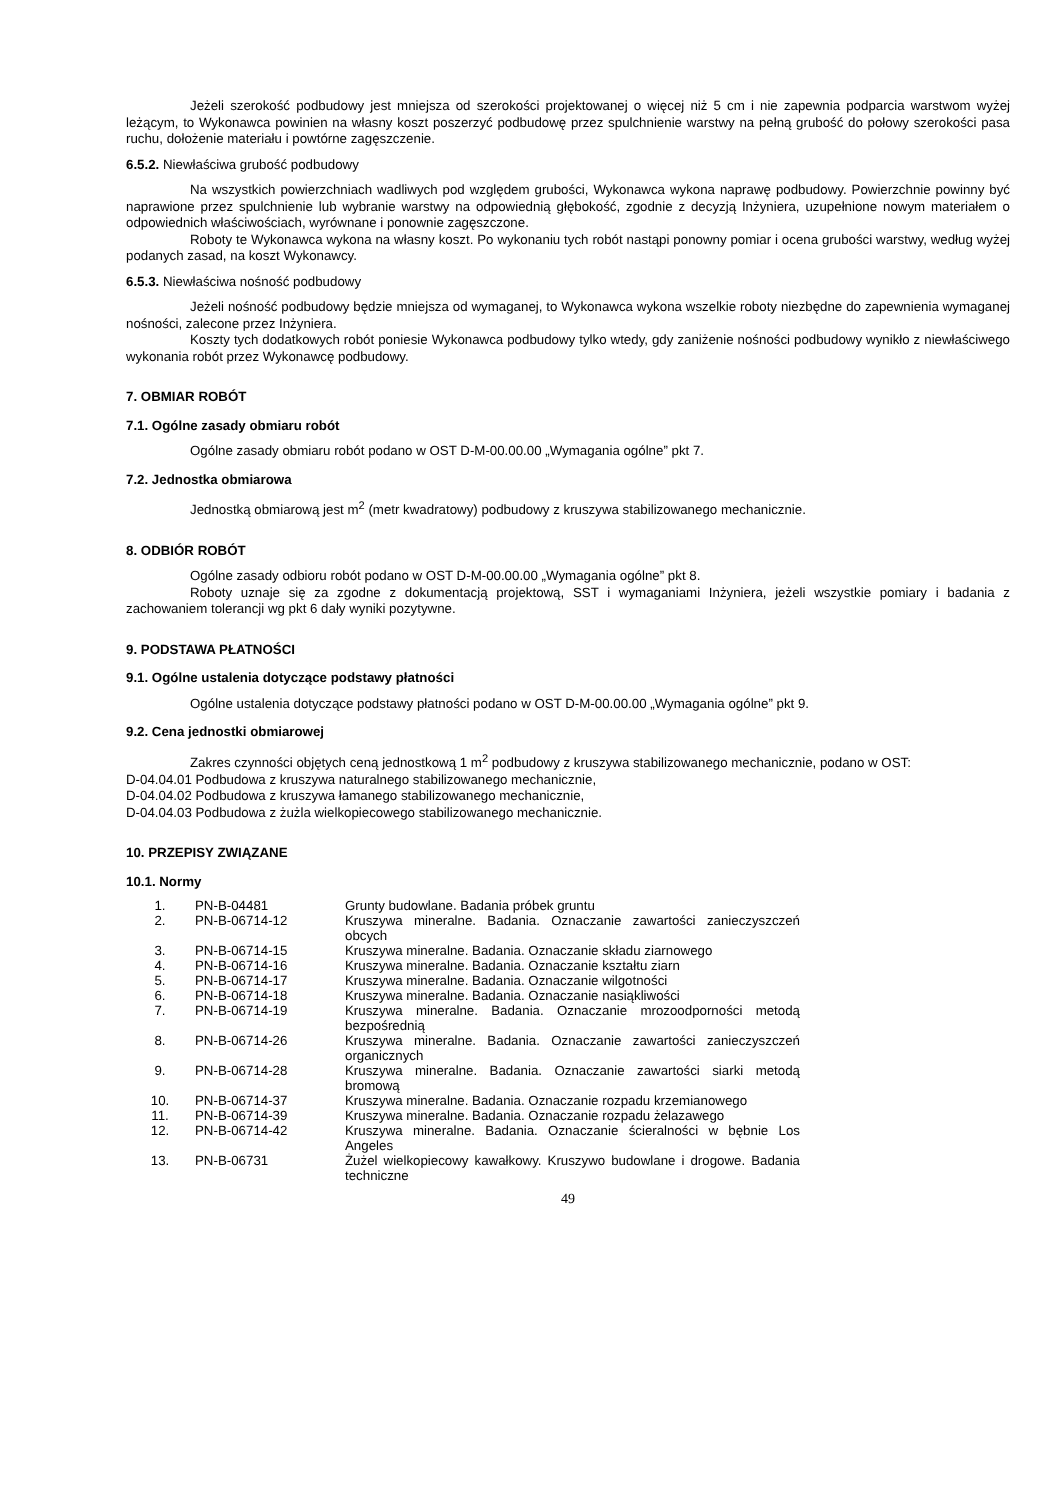Jeżeli szerokość podbudowy jest mniejsza od szerokości projektowanej o więcej niż 5 cm i nie zapewnia podparcia warstwom wyżej leżącym, to Wykonawca powinien na własny koszt poszerzyć podbudowę przez spulchnienie warstwy na pełną grubość do połowy szerokości pasa ruchu, dołożenie materiału i powtórne zagęszczenie.
6.5.2. Niewłaściwa grubość podbudowy
Na wszystkich powierzchniach wadliwych pod względem grubości, Wykonawca wykona naprawę podbudowy. Powierzchnie powinny być naprawione przez spulchnienie lub wybranie warstwy na odpowiednią głębokość, zgodnie z decyzją Inżyniera, uzupełnione nowym materiałem o odpowiednich właściwościach, wyrównane i ponownie zagęszczone.
Roboty te Wykonawca wykona na własny koszt. Po wykonaniu tych robót nastąpi ponowny pomiar i ocena grubości warstwy, według wyżej podanych zasad, na koszt Wykonawcy.
6.5.3. Niewłaściwa nośność podbudowy
Jeżeli nośność podbudowy będzie mniejsza od wymaganej, to Wykonawca wykona wszelkie roboty niezbędne do zapewnienia wymaganej nośności, zalecone przez Inżyniera.
Koszty tych dodatkowych robót poniesie Wykonawca podbudowy tylko wtedy, gdy zaniżenie nośności podbudowy wynikło z niewłaściwego wykonania robót przez Wykonawcę podbudowy.
7. OBMIAR ROBÓT
7.1. Ogólne zasady obmiaru robót
Ogólne zasady obmiaru robót podano w OST D-M-00.00.00 „Wymagania ogólne” pkt 7.
7.2. Jednostka obmiarowa
Jednostką obmiarową jest m<sup>2</sup> (metr kwadratowy) podbudowy z kruszywa stabilizowanego mechanicznie.
8. ODBIÓR ROBÓT
Ogólne zasady odbioru robót podano w OST D-M-00.00.00 „Wymagania ogólne” pkt 8.
Roboty uznaje się za zgodne z dokumentacją projektową, SST i wymaganiami Inżyniera, jeżeli wszystkie pomiary i badania z zachowaniem tolerancji wg pkt 6 dały wyniki pozytywne.
9. PODSTAWA PŁATNOŚCI
9.1. Ogólne ustalenia dotyczące podstawy płatności
Ogólne ustalenia dotyczące podstawy płatności podano w OST D-M-00.00.00 „Wymagania ogólne” pkt 9.
9.2. Cena jednostki obmiarowej
Zakres czynności objętych ceną jednostkową 1 m<sup>2</sup> podbudowy z kruszywa stabilizowanego mechanicznie, podano w OST:
D-04.04.01 Podbudowa z kruszywa naturalnego stabilizowanego mechanicznie,
D-04.04.02 Podbudowa z kruszywa łamanego stabilizowanego mechanicznie,
D-04.04.03 Podbudowa z żużla wielkopiecowego stabilizowanego mechanicznie.
10. PRZEPISY ZWIĄZANE
10.1. Normy
| 1. | PN-B-04481 | Grunty budowlane. Badania próbek gruntu |
| 2. | PN-B-06714-12 | Kruszywa mineralne. Badania. Oznaczanie zawartości zanieczyszczeń obcych |
| 3. | PN-B-06714-15 | Kruszywa mineralne. Badania. Oznaczanie składu ziarnowego |
| 4. | PN-B-06714-16 | Kruszywa mineralne. Badania. Oznaczanie kształtu ziarn |
| 5. | PN-B-06714-17 | Kruszywa mineralne. Badania. Oznaczanie wilgotności |
| 6. | PN-B-06714-18 | Kruszywa mineralne. Badania. Oznaczanie nasiąkliwości |
| 7. | PN-B-06714-19 | Kruszywa mineralne. Badania. Oznaczanie mrozoodporności metodą bezpośrednią |
| 8. | PN-B-06714-26 | Kruszywa mineralne. Badania. Oznaczanie zawartości zanieczyszczeń organicznych |
| 9. | PN-B-06714-28 | Kruszywa mineralne. Badania. Oznaczanie zawartości siarki metodą bromową |
| 10. | PN-B-06714-37 | Kruszywa mineralne. Badania. Oznaczanie rozpadu krzemianowego |
| 11. | PN-B-06714-39 | Kruszywa mineralne. Badania. Oznaczanie rozpadu żelazawego |
| 12. | PN-B-06714-42 | Kruszywa mineralne. Badania. Oznaczanie ścieralności w bębnie Los Angeles |
| 13. | PN-B-06731 | Żużel wielkopiecowy kawałkowy. Kruszywo budowlane i drogowe. Badania techniczne |
49